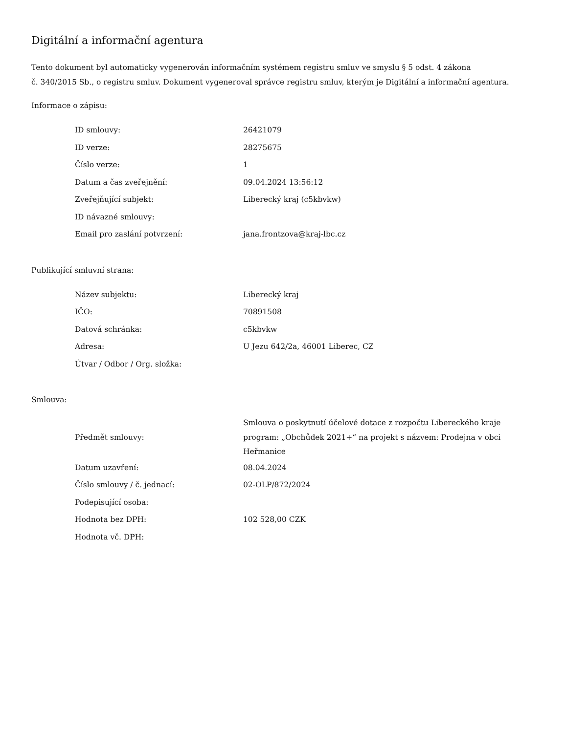Digitální a informační agentura
Tento dokument byl automaticky vygenerován informačním systémem registru smluv ve smyslu § 5 odst. 4 zákona
č. 340/2015 Sb., o registru smluv. Dokument vygeneroval správce registru smluv, kterým je Digitální a informační agentura.
Informace o zápisu:
| ID smlouvy: | 26421079 |
| ID verze: | 28275675 |
| Číslo verze: | 1 |
| Datum a čas zveřejnění: | 09.04.2024 13:56:12 |
| Zveřejňující subjekt: | Liberecký kraj (c5kbvkw) |
| ID návazné smlouvy: | |
| Email pro zaslání potvrzení: | jana.frontzova@kraj-lbc.cz |
Publikující smluvní strana:
| Název subjektu: | Liberecký kraj |
| IČO: | 70891508 |
| Datová schránka: | c5kbvkw |
| Adresa: | U Jezu 642/2a, 46001 Liberec, CZ |
| Útvar / Odbor / Org. složka: | |
Smlouva:
| Předmět smlouvy: | Smlouva o poskytnutí účelové dotace z rozpočtu Libereckého kraje program: „Obchůdek 2021+“ na projekt s názvem: Prodejna v obci Heřmanice |
| Datum uzavření: | 08.04.2024 |
| Číslo smlouvy / č. jednací: | 02-OLP/872/2024 |
| Podepisující osoba: | |
| Hodnota bez DPH: | 102 528,00 CZK |
| Hodnota vč. DPH: | |